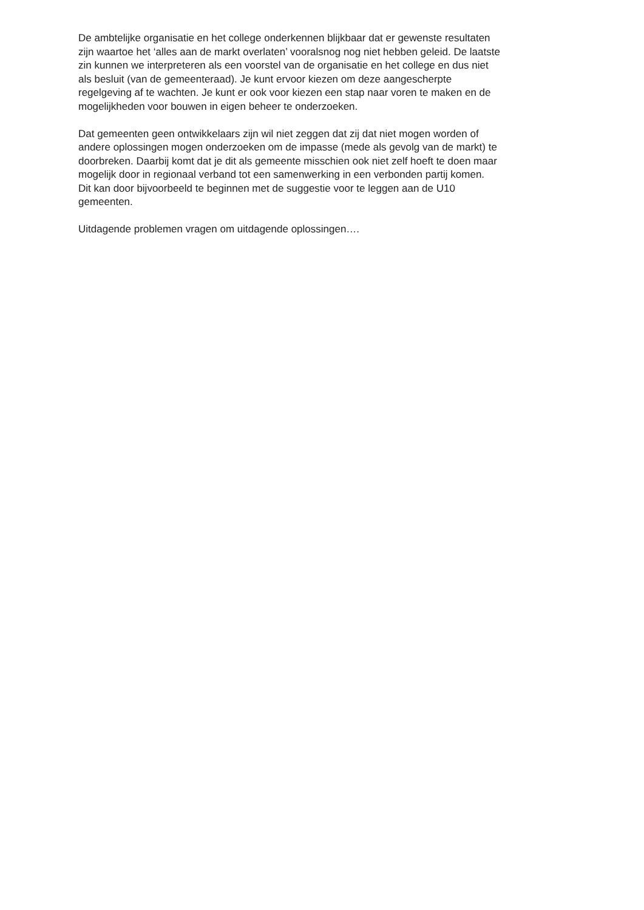De ambtelijke organisatie en het college onderkennen blijkbaar dat er gewenste resultaten
zijn waartoe het ‘alles aan de markt overlaten’ vooralsnog nog niet hebben geleid. De laatste
zin kunnen we interpreteren als een voorstel van de organisatie en het college en dus niet
als besluit (van de gemeenteraad). Je kunt ervoor kiezen om deze aangescherpte
regelgeving af te wachten. Je kunt er ook voor kiezen een stap naar voren te maken en de
mogelijkheden voor bouwen in eigen beheer te onderzoeken.
Dat gemeenten geen ontwikkelaars zijn wil niet zeggen dat zij dat niet mogen worden of
andere oplossingen mogen onderzoeken om de impasse (mede als gevolg van de markt) te
doorbreken. Daarbij komt dat je dit als gemeente misschien ook niet zelf hoeft te doen maar
mogelijk door in regionaal verband tot een samenwerking in een verbonden partij komen.
Dit kan door bijvoorbeeld te beginnen met de suggestie voor te leggen aan de U10
gemeenten.
Uitdagende problemen vragen om uitdagende oplossingen….